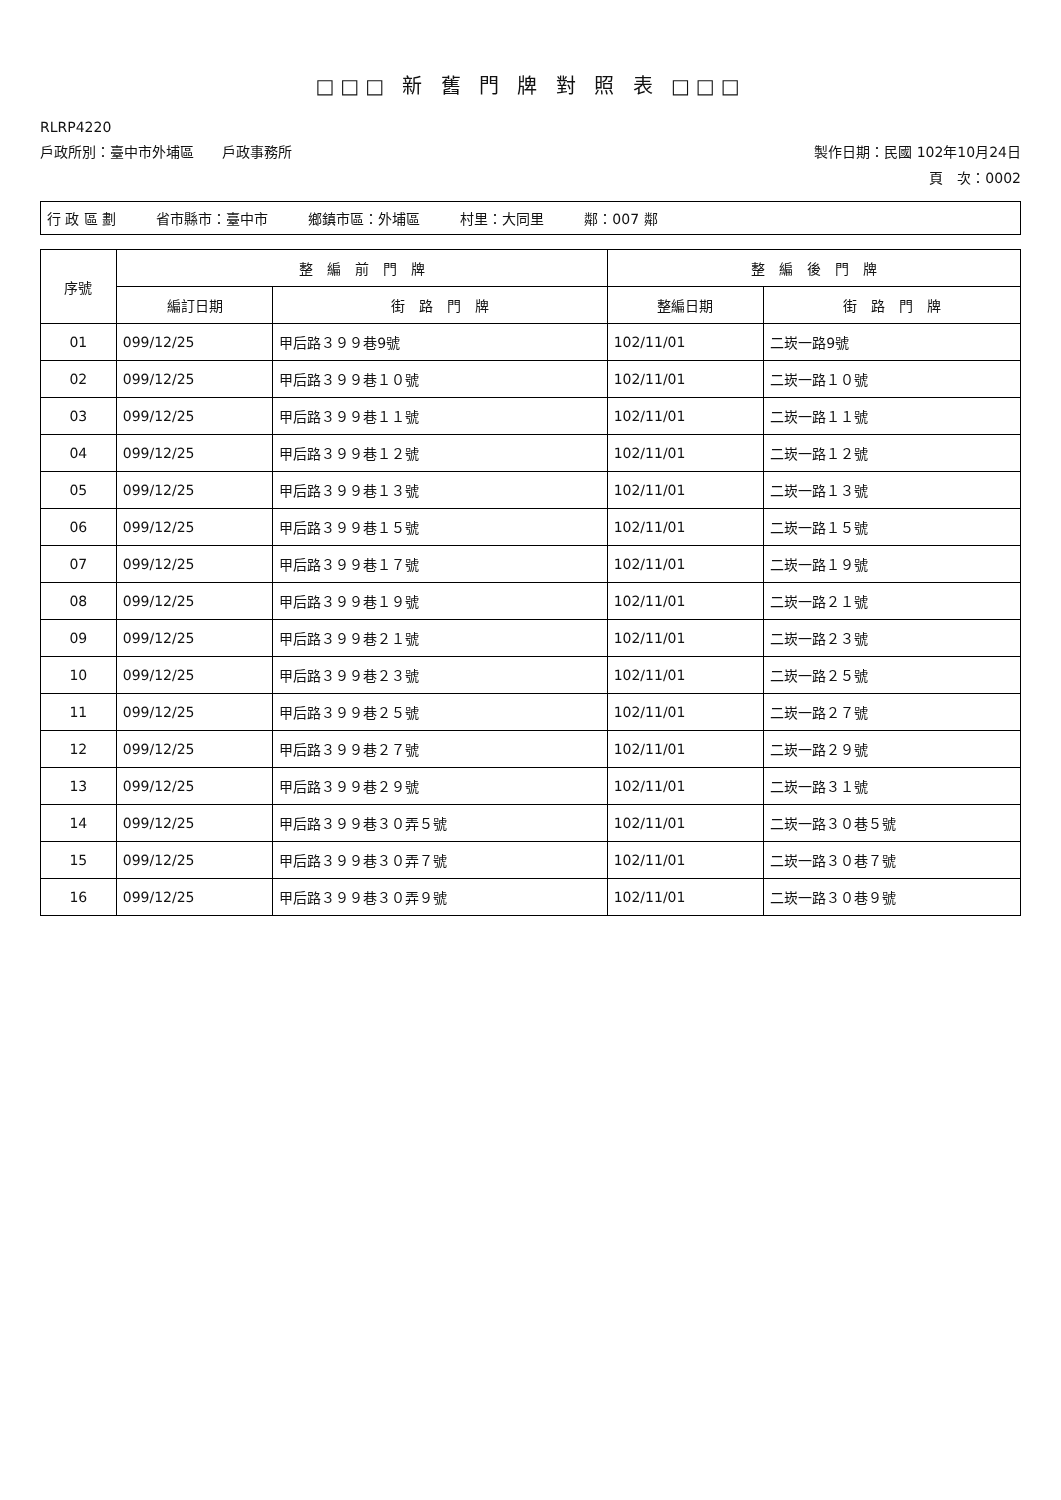□□□ 新 舊 門 牌 對 照 表 □□□
RLRP4220
戶政所別：臺中市外埔區　　戶政事務所 製作日期：民國 102年10月24日
頁　次：0002
行 政 區 劃 省市縣市：臺中市 鄉鎮市區：外埔區 村里：大同里 鄰：007 鄰
| 序號 | 整 編 前 門 牌 | | 整 編 後 門 牌 | |
| --- | --- | --- | --- | --- |
| | 編訂日期 | 街 路 門 牌 | 整編日期 | 街 路 門 牌 |
| 01 | 099/12/25 | 甲后路３９９巷9號 | 102/11/01 | 二崁一路9號 |
| 02 | 099/12/25 | 甲后路３９９巷１０號 | 102/11/01 | 二崁一路１０號 |
| 03 | 099/12/25 | 甲后路３９９巷１１號 | 102/11/01 | 二崁一路１１號 |
| 04 | 099/12/25 | 甲后路３９９巷１２號 | 102/11/01 | 二崁一路１２號 |
| 05 | 099/12/25 | 甲后路３９９巷１３號 | 102/11/01 | 二崁一路１３號 |
| 06 | 099/12/25 | 甲后路３９９巷１５號 | 102/11/01 | 二崁一路１５號 |
| 07 | 099/12/25 | 甲后路３９９巷１７號 | 102/11/01 | 二崁一路１９號 |
| 08 | 099/12/25 | 甲后路３９９巷１９號 | 102/11/01 | 二崁一路２１號 |
| 09 | 099/12/25 | 甲后路３９９巷２１號 | 102/11/01 | 二崁一路２３號 |
| 10 | 099/12/25 | 甲后路３９９巷２３號 | 102/11/01 | 二崁一路２５號 |
| 11 | 099/12/25 | 甲后路３９９巷２５號 | 102/11/01 | 二崁一路２７號 |
| 12 | 099/12/25 | 甲后路３９９巷２７號 | 102/11/01 | 二崁一路２９號 |
| 13 | 099/12/25 | 甲后路３９９巷２９號 | 102/11/01 | 二崁一路３１號 |
| 14 | 099/12/25 | 甲后路３９９巷３０弄５號 | 102/11/01 | 二崁一路３０巷５號 |
| 15 | 099/12/25 | 甲后路３９９巷３０弄７號 | 102/11/01 | 二崁一路３０巷７號 |
| 16 | 099/12/25 | 甲后路３９９巷３０弄９號 | 102/11/01 | 二崁一路３０巷９號 |